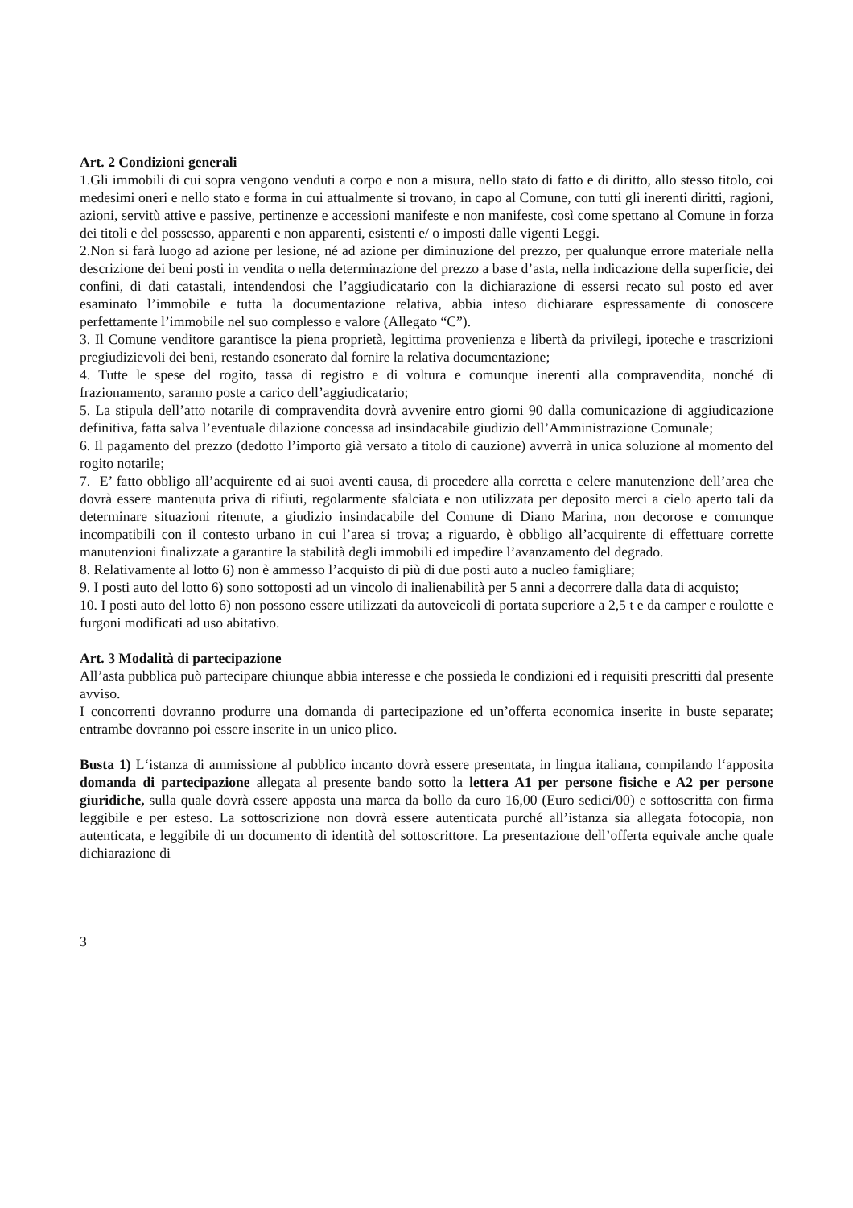Art. 2 Condizioni generali
1.Gli immobili di cui sopra vengono venduti a corpo e non a misura, nello stato di fatto e di diritto, allo stesso titolo, coi medesimi oneri e nello stato e forma in cui attualmente si trovano, in capo al Comune, con tutti gli inerenti diritti, ragioni, azioni, servitù attive e passive, pertinenze e accessioni manifeste e non manifeste, così come spettano al Comune in forza dei titoli e del possesso, apparenti e non apparenti, esistenti e/ o imposti dalle vigenti Leggi.
2.Non si farà luogo ad azione per lesione, né ad azione per diminuzione del prezzo, per qualunque errore materiale nella descrizione dei beni posti in vendita o nella determinazione del prezzo a base d’asta, nella indicazione della superficie, dei confini, di dati catastali, intendendosi che l’aggiudicatario con la dichiarazione di essersi recato sul posto ed aver esaminato l’immobile e tutta la documentazione relativa, abbia inteso dichiarare espressamente di conoscere perfettamente l’immobile nel suo complesso e valore (Allegato “C”).
3. Il Comune venditore garantisce la piena proprietà, legittima provenienza e libertà da privilegi, ipoteche e trascrizioni pregiudizievoli dei beni, restando esonerato dal fornire la relativa documentazione;
4. Tutte le spese del rogito, tassa di registro e di voltura e comunque inerenti alla compravendita, nonché di frazionamento, saranno poste a carico dell’aggiudicatario;
5. La stipula dell’atto notarile di compravendita dovrà avvenire entro giorni 90 dalla comunicazione di aggiudicazione definitiva, fatta salva l’eventuale dilazione concessa ad insindacabile giudizio dell’Amministrazione Comunale;
6. Il pagamento del prezzo (dedotto l’importo già versato a titolo di cauzione) avverrà in unica soluzione al momento del rogito notarile;
7. E’ fatto obbligo all’acquirente ed ai suoi aventi causa, di procedere alla corretta e celere manutenzione dell’area che dovrà essere mantenuta priva di rifiuti, regolarmente sfalciata e non utilizzata per deposito merci a cielo aperto tali da determinare situazioni ritenute, a giudizio insindacabile del Comune di Diano Marina, non decorose e comunque incompatibili con il contesto urbano in cui l’area si trova; a riguardo, è obbligo all’acquirente di effettuare corrette manutenzioni finalizzate a garantire la stabilità degli immobili ed impedire l’avanzamento del degrado.
8. Relativamente al lotto 6) non è ammesso l’acquisto di più di due posti auto a nucleo famigliare;
9. I posti auto del lotto 6) sono sottoposti ad un vincolo di inalienabilità per 5 anni a decorrere dalla data di acquisto;
10. I posti auto del lotto 6) non possono essere utilizzati da autoveicoli di portata superiore a 2,5 t e da camper e roulotte e furgoni modificati ad uso abitativo.
Art. 3 Modalità di partecipazione
All’asta pubblica può partecipare chiunque abbia interesse e che possieda le condizioni ed i requisiti prescritti dal presente avviso.
I concorrenti dovranno produrre una domanda di partecipazione ed un’offerta economica inserite in buste separate; entrambe dovranno poi essere inserite in un unico plico.
Busta 1) L‘istanza di ammissione al pubblico incanto dovrà essere presentata, in lingua italiana, compilando l‘apposita domanda di partecipazione allegata al presente bando sotto la lettera A1 per persone fisiche e A2 per persone giuridiche, sulla quale dovrà essere apposta una marca da bollo da euro 16,00 (Euro sedici/00) e sottoscritta con firma leggibile e per esteso. La sottoscrizione non dovrà essere autenticata purché all’istanza sia allegata fotocopia, non autenticata, e leggibile di un documento di identità del sottoscrittore. La presentazione dell’offerta equivale anche quale dichiarazione di
3